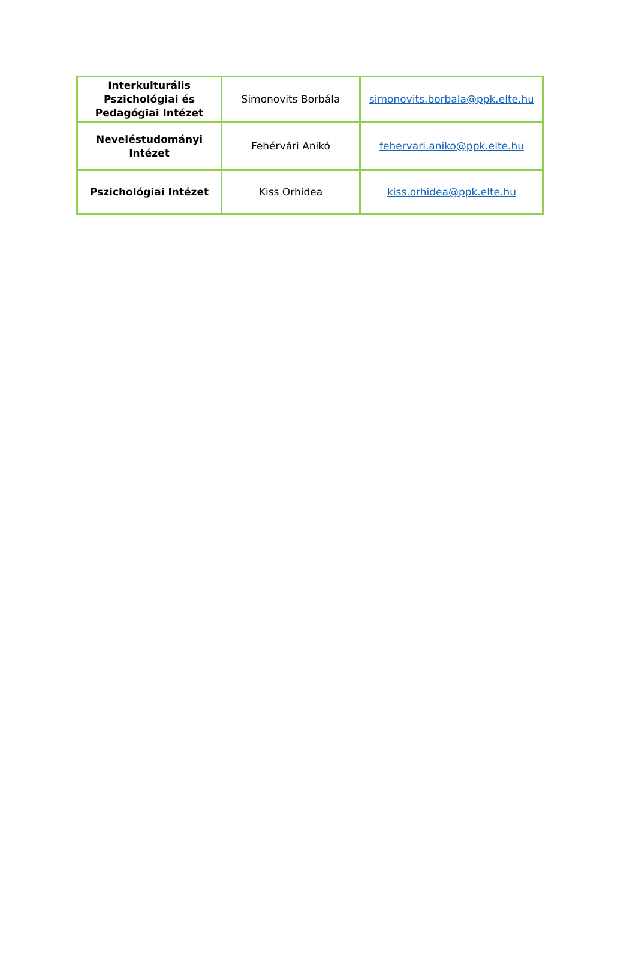| Interkulturális Pszichológiai és Pedagógiai Intézet | Simonovits Borbála | simonovits.borbala@ppk.elte.hu |
| Neveléstudományi Intézet | Fehérvári Anikó | fehervari.aniko@ppk.elte.hu |
| Pszichológiai Intézet | Kiss Orhidea | kiss.orhidea@ppk.elte.hu |